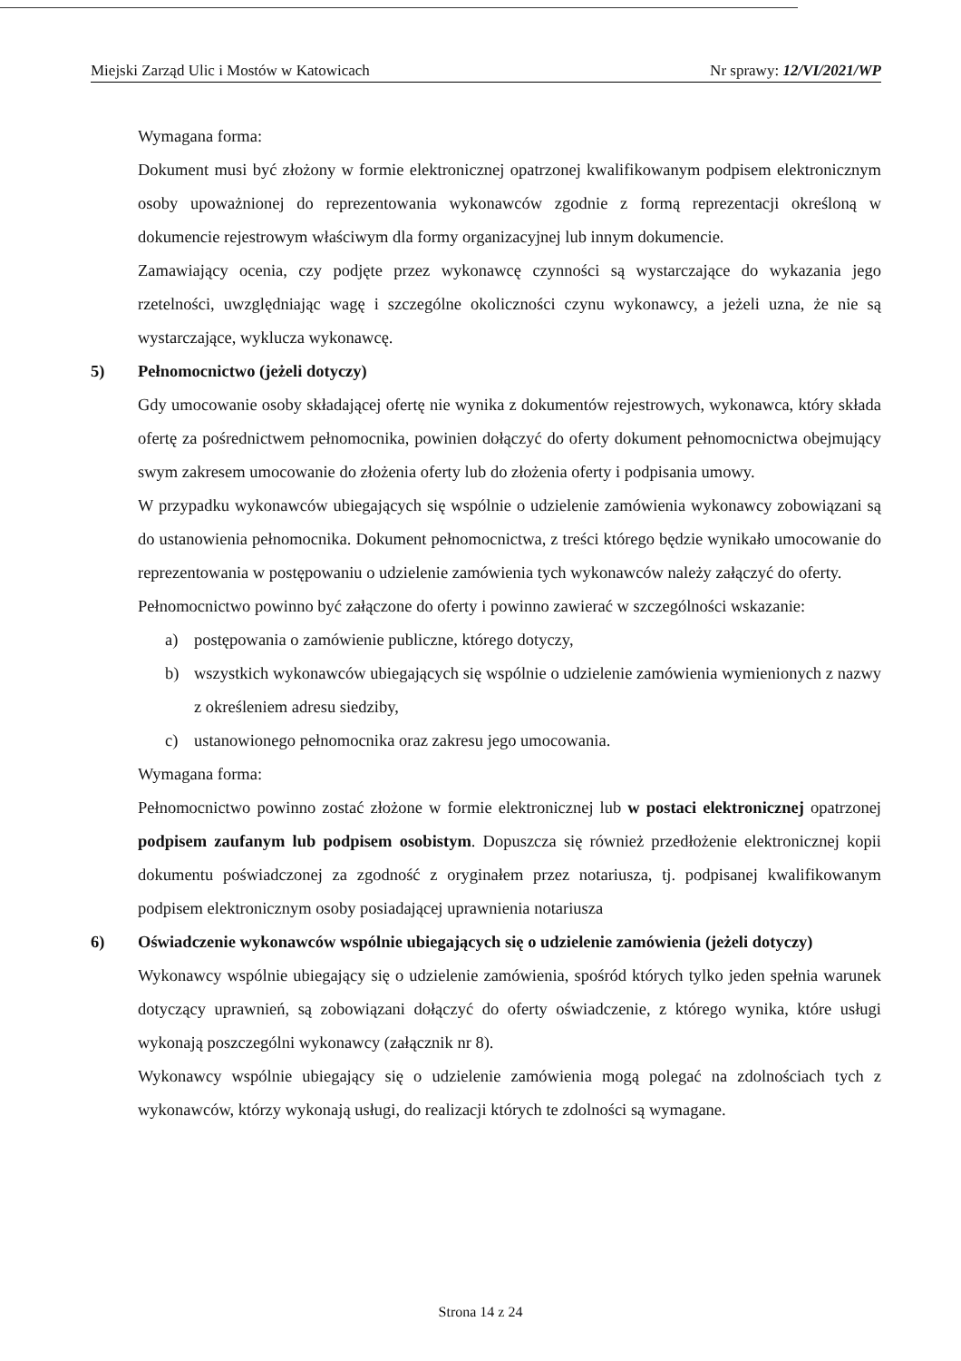Miejski Zarząd Ulic i Mostów w Katowicach Nr sprawy: 12/VI/2021/WP
Wymagana forma:
Dokument musi być złożony w formie elektronicznej opatrzonej kwalifikowanym podpisem elektronicznym osoby upoważnionej do reprezentowania wykonawców zgodnie z formą reprezentacji określoną w dokumencie rejestrowym właściwym dla formy organizacyjnej lub innym dokumencie.
Zamawiający ocenia, czy podjęte przez wykonawcę czynności są wystarczające do wykazania jego rzetelności, uwzględniając wagę i szczególne okoliczności czynu wykonawcy, a jeżeli uzna, że nie są wystarczające, wyklucza wykonawcę.
5) Pełnomocnictwo (jeżeli dotyczy)
Gdy umocowanie osoby składającej ofertę nie wynika z dokumentów rejestrowych, wykonawca, który składa ofertę za pośrednictwem pełnomocnika, powinien dołączyć do oferty dokument pełnomocnictwa obejmujący swym zakresem umocowanie do złożenia oferty lub do złożenia oferty i podpisania umowy.
W przypadku wykonawców ubiegających się wspólnie o udzielenie zamówienia wykonawcy zobowiązani są do ustanowienia pełnomocnika. Dokument pełnomocnictwa, z treści którego będzie wynikało umocowanie do reprezentowania w postępowaniu o udzielenie zamówienia tych wykonawców należy załączyć do oferty.
Pełnomocnictwo powinno być załączone do oferty i powinno zawierać w szczególności wskazanie:
a) postępowania o zamówienie publiczne, którego dotyczy,
b) wszystkich wykonawców ubiegających się wspólnie o udzielenie zamówienia wymienionych z nazwy z określeniem adresu siedziby,
c) ustanowionego pełnomocnika oraz zakresu jego umocowania.
Wymagana forma:
Pełnomocnictwo powinno zostać złożone w formie elektronicznej lub w postaci elektronicznej opatrzonej podpisem zaufanym lub podpisem osobistym. Dopuszcza się również przedłożenie elektronicznej kopii dokumentu poświadczonej za zgodność z oryginałem przez notariusza, tj. podpisanej kwalifikowanym podpisem elektronicznym osoby posiadającej uprawnienia notariusza
6) Oświadczenie wykonawców wspólnie ubiegających się o udzielenie zamówienia (jeżeli dotyczy)
Wykonawcy wspólnie ubiegający się o udzielenie zamówienia, spośród których tylko jeden spełnia warunek dotyczący uprawnień, są zobowiązani dołączyć do oferty oświadczenie, z którego wynika, które usługi wykonają poszczególni wykonawcy (załącznik nr 8).
Wykonawcy wspólnie ubiegający się o udzielenie zamówienia mogą polegać na zdolnościach tych z wykonawców, którzy wykonają usługi, do realizacji których te zdolności są wymagane.
Strona 14 z 24